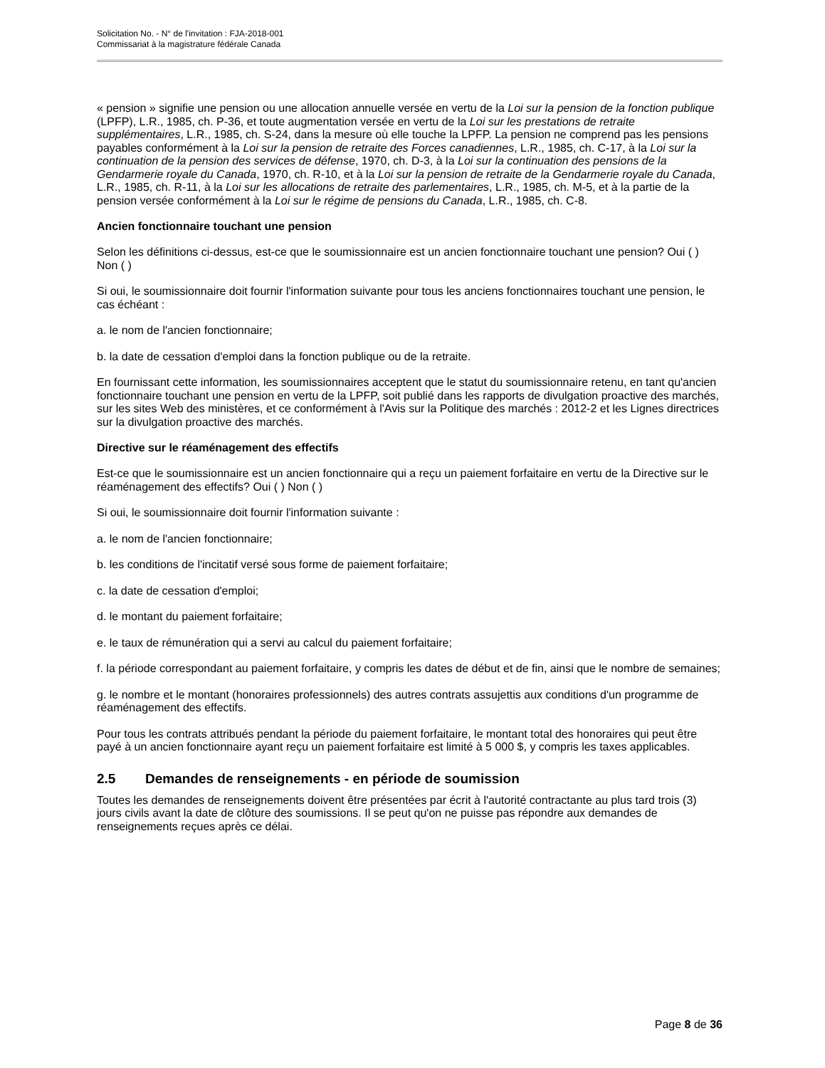Solicitation No. - N° de l'invitation : FJA-2018-001
Commissariat à la magistrature fédérale Canada
« pension » signifie une pension ou une allocation annuelle versée en vertu de la Loi sur la pension de la fonction publique (LPFP), L.R., 1985, ch. P-36, et toute augmentation versée en vertu de la Loi sur les prestations de retraite supplémentaires, L.R., 1985, ch. S-24, dans la mesure où elle touche la LPFP. La pension ne comprend pas les pensions payables conformément à la Loi sur la pension de retraite des Forces canadiennes, L.R., 1985, ch. C-17, à la Loi sur la continuation de la pension des services de défense, 1970, ch. D-3, à la Loi sur la continuation des pensions de la Gendarmerie royale du Canada, 1970, ch. R-10, et à la Loi sur la pension de retraite de la Gendarmerie royale du Canada, L.R., 1985, ch. R-11, à la Loi sur les allocations de retraite des parlementaires, L.R., 1985, ch. M-5, et à la partie de la pension versée conformément à la Loi sur le régime de pensions du Canada, L.R., 1985, ch. C-8.
Ancien fonctionnaire touchant une pension
Selon les définitions ci-dessus, est-ce que le soumissionnaire est un ancien fonctionnaire touchant une pension? Oui ( ) Non ( )
Si oui, le soumissionnaire doit fournir l'information suivante pour tous les anciens fonctionnaires touchant une pension, le cas échéant :
a. le nom de l'ancien fonctionnaire;
b. la date de cessation d'emploi dans la fonction publique ou de la retraite.
En fournissant cette information, les soumissionnaires acceptent que le statut du soumissionnaire retenu, en tant qu'ancien fonctionnaire touchant une pension en vertu de la LPFP, soit publié dans les rapports de divulgation proactive des marchés, sur les sites Web des ministères, et ce conformément à l'Avis sur la Politique des marchés : 2012-2 et les Lignes directrices sur la divulgation proactive des marchés.
Directive sur le réaménagement des effectifs
Est-ce que le soumissionnaire est un ancien fonctionnaire qui a reçu un paiement forfaitaire en vertu de la Directive sur le réaménagement des effectifs? Oui ( ) Non ( )
Si oui, le soumissionnaire doit fournir l'information suivante :
a. le nom de l'ancien fonctionnaire;
b. les conditions de l'incitatif versé sous forme de paiement forfaitaire;
c. la date de cessation d'emploi;
d. le montant du paiement forfaitaire;
e. le taux de rémunération qui a servi au calcul du paiement forfaitaire;
f. la période correspondant au paiement forfaitaire, y compris les dates de début et de fin, ainsi que le nombre de semaines;
g. le nombre et le montant (honoraires professionnels) des autres contrats assujettis aux conditions d'un programme de réaménagement des effectifs.
Pour tous les contrats attribués pendant la période du paiement forfaitaire, le montant total des honoraires qui peut être payé à un ancien fonctionnaire ayant reçu un paiement forfaitaire est limité à 5 000 $, y compris les taxes applicables.
2.5 Demandes de renseignements - en période de soumission
Toutes les demandes de renseignements doivent être présentées par écrit à l'autorité contractante au plus tard trois (3) jours civils avant la date de clôture des soumissions. Il se peut qu'on ne puisse pas répondre aux demandes de renseignements reçues après ce délai.
Page 8 de 36